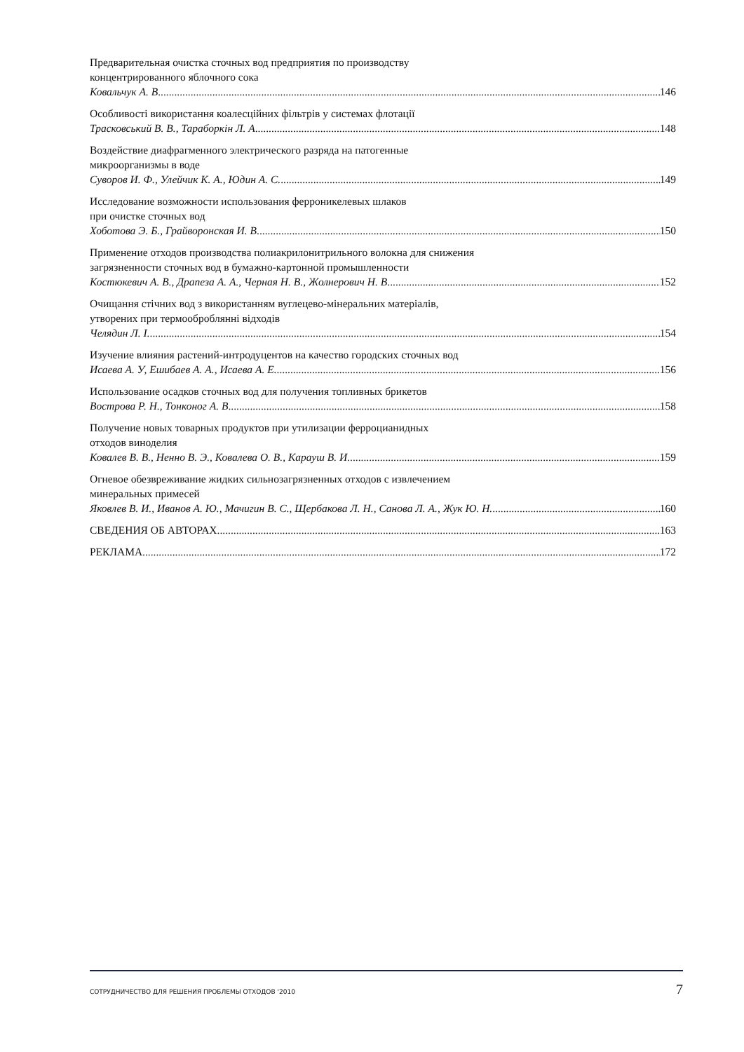Предварительная очистка сточных вод предприятия по производству
концентрированного яблочного сока
Ковальчук А. В 146
Особливості використання коалесційних фільтрів у системах флотації
Трасковський В. В., Тараборкін Л. А 148
Воздействие диафрагменного электрического разряда на патогенные
микроорганизмы в воде
Суворов И. Ф., Улейчик К. А., Юдин А. С. 149
Исследование возможности использования ферроникелевых шлаков
при очистке сточных вод
Хоботова Э. Б., Грайворонская И. В 150
Применение отходов производства полиакрилонитрильного волокна для снижения
загрязненности сточных вод в бумажно-картонной промышленности
Костюкевич А. В., Драпеза А. А., Черная Н. В., Жолнерович Н. В 152
Очищання стічних вод з використанням вуглецево-мінеральних матеріалів,
утворених при термооброблянні відходів
Челядин Л. І. 154
Изучение влияния растений-интродуцентов на качество городских сточных вод
Исаева А. У, Ешибаев А. А., Исаева А. Е. 156
Использование осадков сточных вод для получения топливных брикетов
Вострова Р. Н., Тонконог А. В 158
Получение новых товарных продуктов при утилизации ферроцианидных
отходов виноделия
Ковалев В. В., Ненно В. Э., Ковалева О. В., Карауш В. И. 159
Огневое обезвреживание жидких сильнозагрязненных отходов с извлечением
минеральных примесей
Яковлев В. И., Иванов А. Ю., Мачигин В. С., Щербакова Л. Н., Санова Л. А., Жук Ю. Н. 160
СВЕДЕНИЯ ОБ АВТОРАХ 163
РЕКЛАМА 172
СОТРУДНИЧЕСТВО ДЛЯ РЕШЕНИЯ ПРОБЛЕМЫ ОТХОДОВ '2010 7